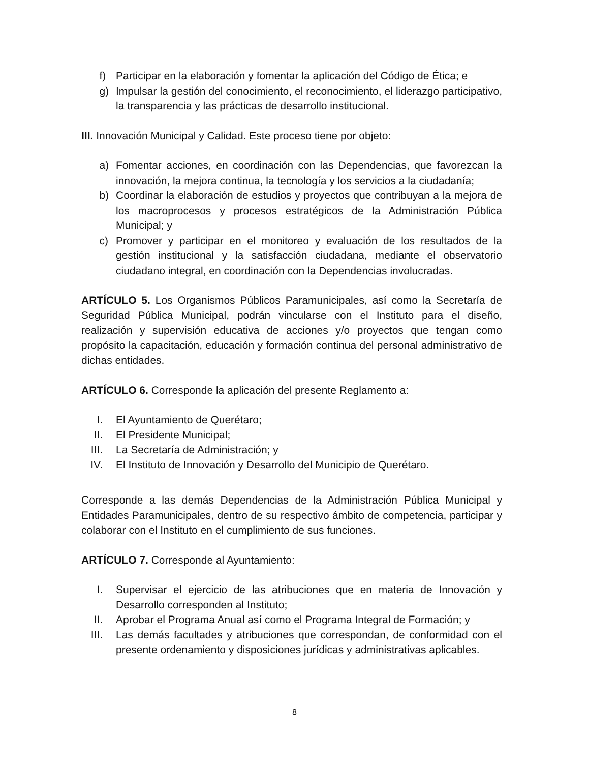f) Participar en la elaboración y fomentar la aplicación del Código de Ética; e
g) Impulsar la gestión del conocimiento, el reconocimiento, el liderazgo participativo, la transparencia y las prácticas de desarrollo institucional.
III. Innovación Municipal y Calidad. Este proceso tiene por objeto:
a) Fomentar acciones, en coordinación con las Dependencias, que favorezcan la innovación, la mejora continua, la tecnología y los servicios a la ciudadanía;
b) Coordinar la elaboración de estudios y proyectos que contribuyan a la mejora de los macroprocesos y procesos estratégicos de la Administración Pública Municipal; y
c) Promover y participar en el monitoreo y evaluación de los resultados de la gestión institucional y la satisfacción ciudadana, mediante el observatorio ciudadano integral, en coordinación con la Dependencias involucradas.
ARTÍCULO 5. Los Organismos Públicos Paramunicipales, así como la Secretaría de Seguridad Pública Municipal, podrán vincularse con el Instituto para el diseño, realización y supervisión educativa de acciones y/o proyectos que tengan como propósito la capacitación, educación y formación continua del personal administrativo de dichas entidades.
ARTÍCULO 6. Corresponde la aplicación del presente Reglamento a:
I. El Ayuntamiento de Querétaro;
II. El Presidente Municipal;
III. La Secretaría de Administración; y
IV. El Instituto de Innovación y Desarrollo del Municipio de Querétaro.
Corresponde a las demás Dependencias de la Administración Pública Municipal y Entidades Paramunicipales, dentro de su respectivo ámbito de competencia, participar y colaborar con el Instituto en el cumplimiento de sus funciones.
ARTÍCULO 7. Corresponde al Ayuntamiento:
I. Supervisar el ejercicio de las atribuciones que en materia de Innovación y Desarrollo corresponden al Instituto;
II. Aprobar el Programa Anual así como el Programa Integral de Formación; y
III. Las demás facultades y atribuciones que correspondan, de conformidad con el presente ordenamiento y disposiciones jurídicas y administrativas aplicables.
8